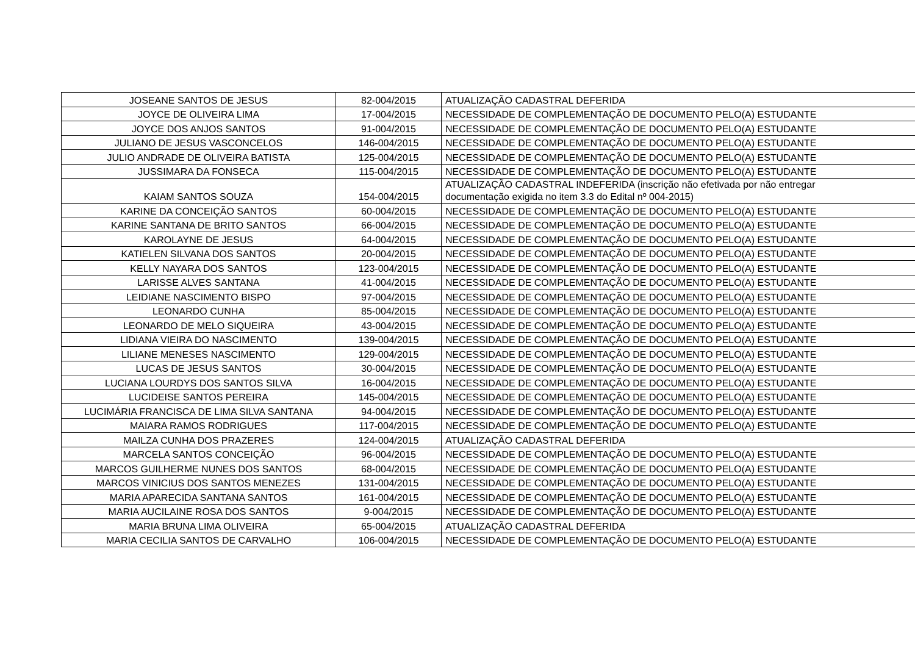| JOSEANE SANTOS DE JESUS | 82-004/2015 | ATUALIZAÇÃO CADASTRAL DEFERIDA |
| JOYCE DE OLIVEIRA LIMA | 17-004/2015 | NECESSIDADE DE COMPLEMENTAÇÃO DE DOCUMENTO PELO(A) ESTUDANTE |
| JOYCE DOS ANJOS SANTOS | 91-004/2015 | NECESSIDADE DE COMPLEMENTAÇÃO DE DOCUMENTO PELO(A) ESTUDANTE |
| JULIANO DE JESUS VASCONCELOS | 146-004/2015 | NECESSIDADE DE COMPLEMENTAÇÃO DE DOCUMENTO PELO(A) ESTUDANTE |
| JULIO ANDRADE DE OLIVEIRA BATISTA | 125-004/2015 | NECESSIDADE DE COMPLEMENTAÇÃO DE DOCUMENTO PELO(A) ESTUDANTE |
| JUSSIMARA DA FONSECA | 115-004/2015 | NECESSIDADE DE COMPLEMENTAÇÃO DE DOCUMENTO PELO(A) ESTUDANTE |
| KAIAM SANTOS SOUZA | 154-004/2015 | ATUALIZAÇÃO CADASTRAL INDEFERIDA (inscrição não efetivada por não entregar documentação exigida no item 3.3 do Edital nº 004-2015) |
| KARINE DA CONCEIÇÃO SANTOS | 60-004/2015 | NECESSIDADE DE COMPLEMENTAÇÃO DE DOCUMENTO PELO(A) ESTUDANTE |
| KARINE SANTANA DE BRITO SANTOS | 66-004/2015 | NECESSIDADE DE COMPLEMENTAÇÃO DE DOCUMENTO PELO(A) ESTUDANTE |
| KAROLAYNE DE JESUS | 64-004/2015 | NECESSIDADE DE COMPLEMENTAÇÃO DE DOCUMENTO PELO(A) ESTUDANTE |
| KATIELEN SILVANA DOS SANTOS | 20-004/2015 | NECESSIDADE DE COMPLEMENTAÇÃO DE DOCUMENTO PELO(A) ESTUDANTE |
| KELLY NAYARA DOS SANTOS | 123-004/2015 | NECESSIDADE DE COMPLEMENTAÇÃO DE DOCUMENTO PELO(A) ESTUDANTE |
| LARISSE ALVES SANTANA | 41-004/2015 | NECESSIDADE DE COMPLEMENTAÇÃO DE DOCUMENTO PELO(A) ESTUDANTE |
| LEIDIANE NASCIMENTO BISPO | 97-004/2015 | NECESSIDADE DE COMPLEMENTAÇÃO DE DOCUMENTO PELO(A) ESTUDANTE |
| LEONARDO CUNHA | 85-004/2015 | NECESSIDADE DE COMPLEMENTAÇÃO DE DOCUMENTO PELO(A) ESTUDANTE |
| LEONARDO DE MELO SIQUEIRA | 43-004/2015 | NECESSIDADE DE COMPLEMENTAÇÃO DE DOCUMENTO PELO(A) ESTUDANTE |
| LIDIANA VIEIRA DO NASCIMENTO | 139-004/2015 | NECESSIDADE DE COMPLEMENTAÇÃO DE DOCUMENTO PELO(A) ESTUDANTE |
| LILIANE MENESES NASCIMENTO | 129-004/2015 | NECESSIDADE DE COMPLEMENTAÇÃO DE DOCUMENTO PELO(A) ESTUDANTE |
| LUCAS DE JESUS SANTOS | 30-004/2015 | NECESSIDADE DE COMPLEMENTAÇÃO DE DOCUMENTO PELO(A) ESTUDANTE |
| LUCIANA LOURDYS DOS SANTOS SILVA | 16-004/2015 | NECESSIDADE DE COMPLEMENTAÇÃO DE DOCUMENTO PELO(A) ESTUDANTE |
| LUCIDEISE SANTOS PEREIRA | 145-004/2015 | NECESSIDADE DE COMPLEMENTAÇÃO DE DOCUMENTO PELO(A) ESTUDANTE |
| LUCIMÁRIA FRANCISCA DE LIMA SILVA SANTANA | 94-004/2015 | NECESSIDADE DE COMPLEMENTAÇÃO DE DOCUMENTO PELO(A) ESTUDANTE |
| MAIARA RAMOS RODRIGUES | 117-004/2015 | NECESSIDADE DE COMPLEMENTAÇÃO DE DOCUMENTO PELO(A) ESTUDANTE |
| MAILZA CUNHA DOS PRAZERES | 124-004/2015 | ATUALIZAÇÃO CADASTRAL DEFERIDA |
| MARCELA SANTOS CONCEIÇÃO | 96-004/2015 | NECESSIDADE DE COMPLEMENTAÇÃO DE DOCUMENTO PELO(A) ESTUDANTE |
| MARCOS GUILHERME NUNES DOS SANTOS | 68-004/2015 | NECESSIDADE DE COMPLEMENTAÇÃO DE DOCUMENTO PELO(A) ESTUDANTE |
| MARCOS VINICIUS DOS SANTOS MENEZES | 131-004/2015 | NECESSIDADE DE COMPLEMENTAÇÃO DE DOCUMENTO PELO(A) ESTUDANTE |
| MARIA APARECIDA SANTANA SANTOS | 161-004/2015 | NECESSIDADE DE COMPLEMENTAÇÃO DE DOCUMENTO PELO(A) ESTUDANTE |
| MARIA AUCILAINE ROSA DOS SANTOS | 9-004/2015 | NECESSIDADE DE COMPLEMENTAÇÃO DE DOCUMENTO PELO(A) ESTUDANTE |
| MARIA BRUNA LIMA OLIVEIRA | 65-004/2015 | ATUALIZAÇÃO CADASTRAL DEFERIDA |
| MARIA CECILIA SANTOS DE CARVALHO | 106-004/2015 | NECESSIDADE DE COMPLEMENTAÇÃO DE DOCUMENTO PELO(A) ESTUDANTE |